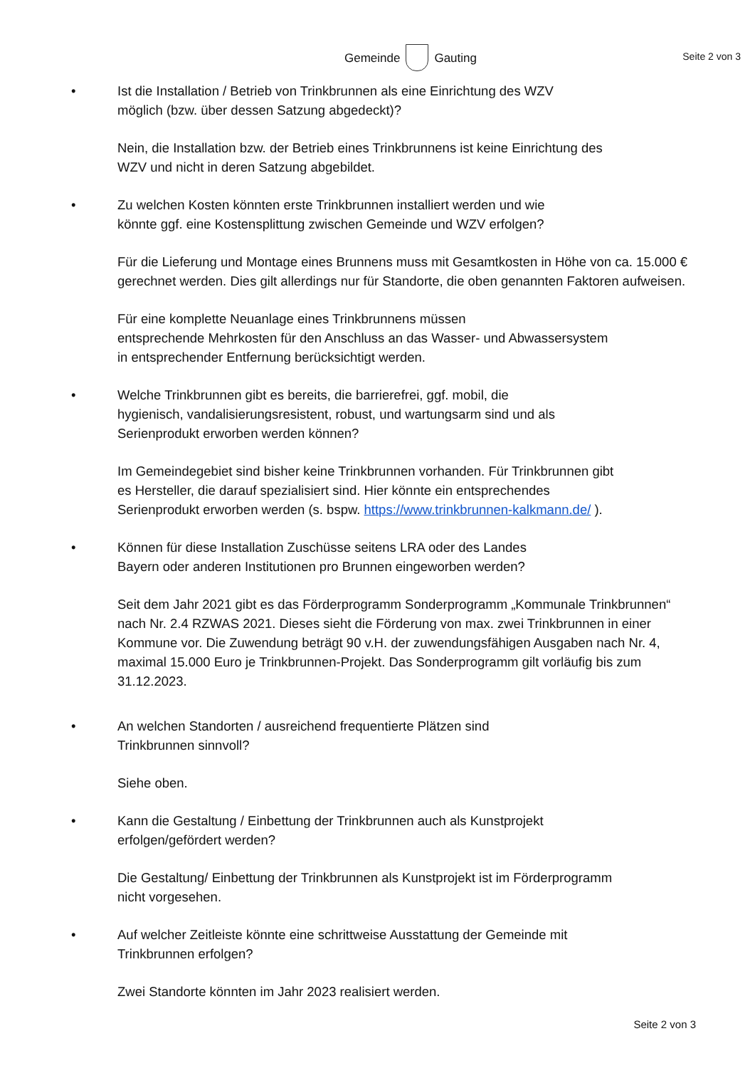Gemeinde Gauting
Seite 2 von 3
• Ist die Installation / Betrieb von Trinkbrunnen als eine Einrichtung des WZV
möglich (bzw. über dessen Satzung abgedeckt)?
Nein, die Installation bzw. der Betrieb eines Trinkbrunnens ist keine Einrichtung des
WZV und nicht in deren Satzung abgebildet.
• Zu welchen Kosten könnten erste Trinkbrunnen installiert werden und wie
könnte ggf. eine Kostensplittung zwischen Gemeinde und WZV erfolgen?
Für die Lieferung und Montage eines Brunnens muss mit Gesamtkosten in Höhe von ca. 15.000 € gerechnet werden. Dies gilt allerdings nur für Standorte, die oben genannten Faktoren aufweisen.
Für eine komplette Neuanlage eines Trinkbrunnens müssen
entsprechende Mehrkosten für den Anschluss an das Wasser- und Abwassersystem
in entsprechender Entfernung berücksichtigt werden.
• Welche Trinkbrunnen gibt es bereits, die barrierefrei, ggf. mobil, die
hygienisch, vandalisierungsresistent, robust, und wartungsarm sind und als
Serienprodukt erworben werden können?
Im Gemeindegebiet sind bisher keine Trinkbrunnen vorhanden. Für Trinkbrunnen gibt
es Hersteller, die darauf spezialisiert sind. Hier könnte ein entsprechendes
Serienprodukt erworben werden (s. bspw. https://www.trinkbrunnen-kalkmann.de/ ).
• Können für diese Installation Zuschüsse seitens LRA oder des Landes
Bayern oder anderen Institutionen pro Brunnen eingeworben werden?
Seit dem Jahr 2021 gibt es das Förderprogramm Sonderprogramm „Kommunale Trinkbrunnen“ nach Nr. 2.4 RZWAS 2021. Dieses sieht die Förderung von max. zwei Trinkbrunnen in einer Kommune vor. Die Zuwendung beträgt 90 v.H. der zuwendungsfähigen Ausgaben nach Nr. 4, maximal 15.000 Euro je Trinkbrunnen-Projekt. Das Sonderprogramm gilt vorläufig bis zum 31.12.2023.
• An welchen Standorten / ausreichend frequentierte Plätzen sind
Trinkbrunnen sinnvoll?
Siehe oben.
• Kann die Gestaltung / Einbettung der Trinkbrunnen auch als Kunstprojekt
erfolgen/gefördert werden?
Die Gestaltung/ Einbettung der Trinkbrunnen als Kunstprojekt ist im Förderprogramm
nicht vorgesehen.
• Auf welcher Zeitleiste könnte eine schrittweise Ausstattung der Gemeinde mit
Trinkbrunnen erfolgen?
Zwei Standorte könnten im Jahr 2023 realisiert werden.
Seite 2 von 3